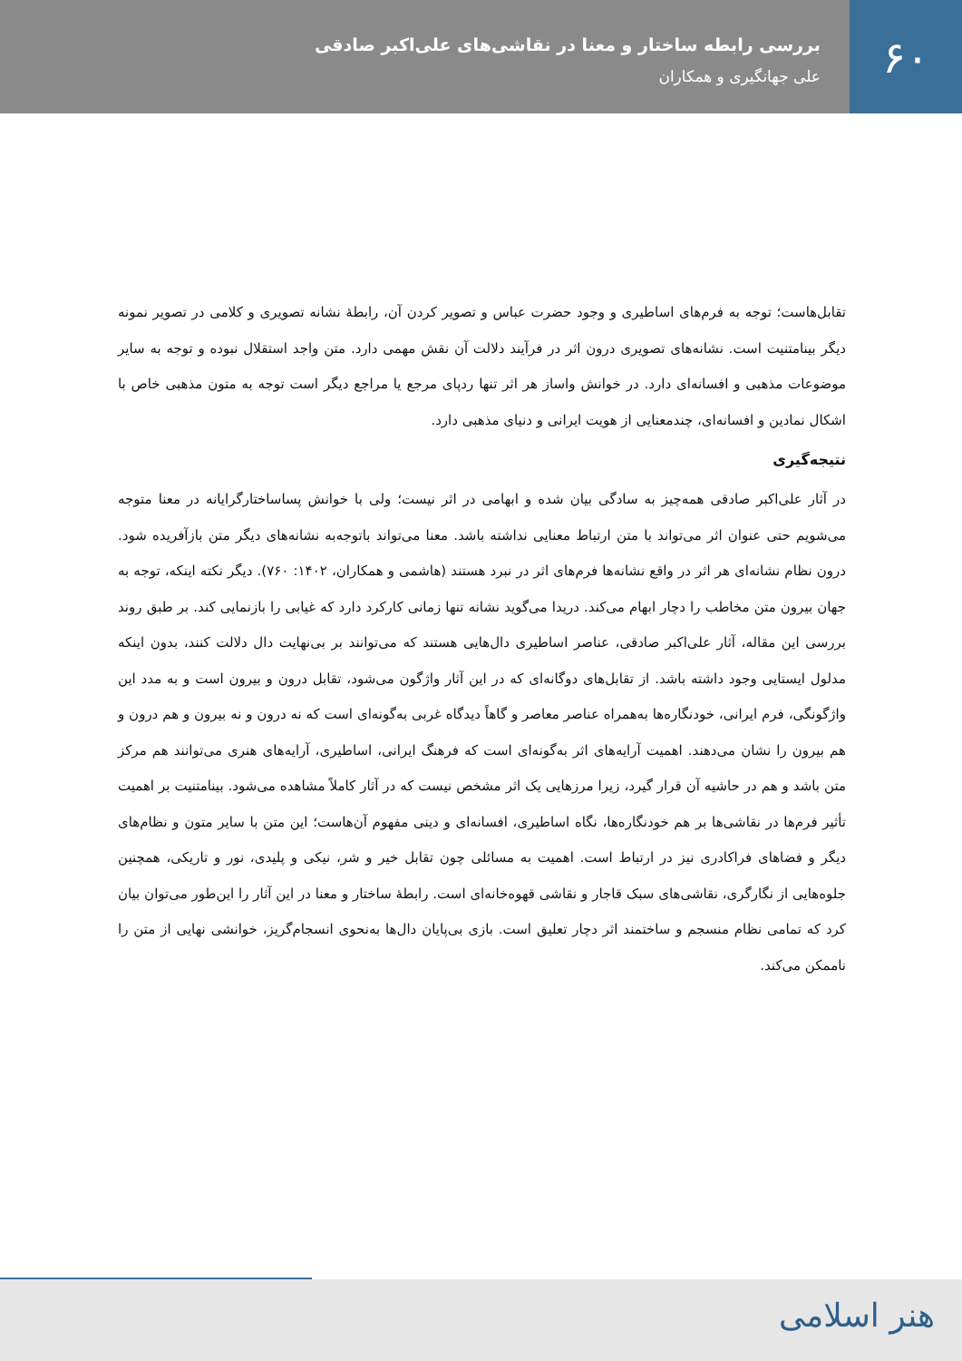۶۰
بررسی رابطه ساختار و معنا در نقاشی‌های علی‌اکبر صادقی
علی جهانگیری و همکاران
تقابل‌هاست؛ توجه به فرم‌های اساطیری و وجود حضرت عباس و تصویر کردن آن، رابطهٔ نشانه تصویری و کلامی در تصویر نمونه دیگر بینامتنیت است. نشانه‌های تصویری درون اثر در فرآیند دلالت آن نقش مهمی دارد. متن واجد استقلال نبوده و توجه به سایر موضوعات مذهبی و افسانه‌ای دارد. در خوانش واساز هر اثر تنها ردپای مرجع یا مراجع دیگر است توجه به متون مذهبی خاص با اشکال نمادین و افسانه‌ای، چندمعنایی از هویت ایرانی و دنیای مذهبی دارد.
نتیجه‌گیری
در آثار علی‌اکبر صادقی همه‌چیز به سادگی بیان شده و ابهامی در اثر نیست؛ ولی با خوانش پساساختارگرایانه در معنا متوجه می‌شویم حتی عنوان اثر می‌تواند با متن ارتباط معنایی نداشته باشد. معنا می‌تواند باتوجه‌به نشانه‌های دیگر متن بازآفریده شود. درون نظام نشانه‌ای هر اثر در واقع نشانه‌ها فرم‌های اثر در نبرد هستند (هاشمی و همکاران، ۱۴۰۲: ۷۶۰). دیگر نکته اینکه، توجه به جهان بیرون متن مخاطب را دچار ابهام می‌کند. دریدا می‌گوید نشانه تنها زمانی کارکرد دارد که غیابی را بازنمایی کند. بر طبق روند بررسی این مقاله، آثار علی‌اکبر صادقی، عناصر اساطیری دال‌هایی هستند که می‌توانند بر بی‌نهایت دال دلالت کنند، بدون اینکه مدلول ایستایی وجود داشته باشد. از تقابل‌های دوگانه‌ای که در این آثار واژگون می‌شود، تقابل درون و بیرون است و به مدد این واژگونگی، فرم ایرانی، خودنگاره‌ها به‌همراه عناصر معاصر و گاهاً دیدگاه غربی به‌گونه‌ای است که نه درون و نه بیرون و هم درون و هم بیرون را نشان می‌دهند. اهمیت آرایه‌های اثر به‌گونه‌ای است که فرهنگ ایرانی، اساطیری، آرایه‌های هنری می‌توانند هم مرکز متن باشد و هم در حاشیه آن قرار گیرد، زیرا مرزهایی یک اثر مشخص نیست که در آثار کاملاً مشاهده می‌شود. بینامتنیت بر اهمیت تأثیر فرم‌ها در نقاشی‌ها بر هم خودنگاره‌ها، نگاه اساطیری، افسانه‌ای و دینی مفهوم آن‌هاست؛ این متن با سایر متون و نظام‌های دیگر و فضاهای فراکادری نیز در ارتباط است. اهمیت به مسائلی چون تقابل خیر و شر، نیکی و پلیدی، نور و تاریکی، همچنین جلوه‌هایی از نگارگری، نقاشی‌های سبک قاجار و نقاشی قهوه‌خانه‌ای است. رابطهٔ ساختار و معنا در این آثار را این‌طور می‌توان بیان کرد که تمامی نظام منسجم و ساختمند اثر دچار تعلیق است. بازی بی‌پایان دال‌ها به‌نحوی انسجام‌گریز، خوانشی نهایی از متن را ناممکن می‌کند.
هنر اسلامی